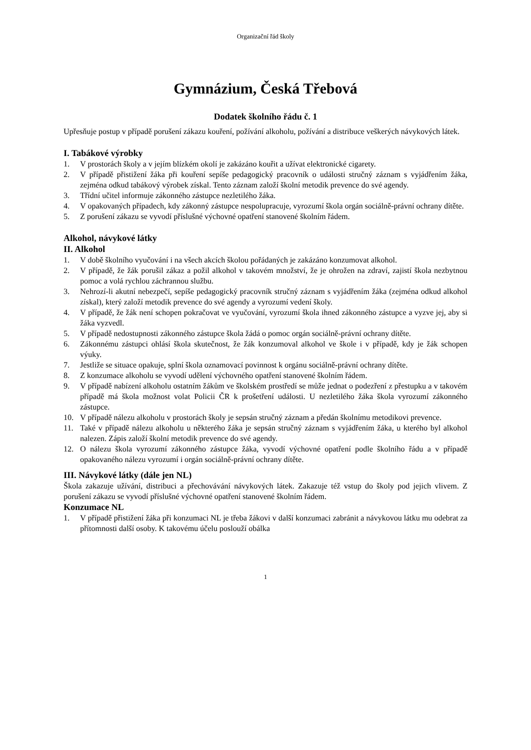Organizační řád školy
Gymnázium, Česká Třebová
Dodatek školního řádu č. 1
Upřesňuje postup v případě porušení zákazu kouření, požívání alkoholu, požívání a distribuce veškerých návykových látek.
I. Tabákové výrobky
1. V prostorách školy a v jejím blízkém okolí je zakázáno kouřit a užívat elektronické cigarety.
2. V případě přistižení žáka při kouření sepíše pedagogický pracovník o události stručný záznam s vyjádřením žáka, zejména odkud tabákový výrobek získal. Tento záznam založí školní metodik prevence do své agendy.
3. Třídní učitel informuje zákonného zástupce nezletilého žáka.
4. V opakovaných případech, kdy zákonný zástupce nespolupracuje, vyrozumí škola orgán sociálně-právní ochrany dítěte.
5. Z porušení zákazu se vyvodí příslušné výchovné opatření stanovené školním řádem.
Alkohol, návykové látky
II. Alkohol
1. V době školního vyučování i na všech akcích školou pořádaných je zakázáno konzumovat alkohol.
2. V případě, že žák porušil zákaz a požil alkohol v takovém množství, že je ohrožen na zdraví, zajistí škola nezbytnou pomoc a volá rychlou záchrannou službu.
3. Nehrozí-li akutní nebezpečí, sepíše pedagogický pracovník stručný záznam s vyjádřením žáka (zejména odkud alkohol získal), který založí metodik prevence do své agendy a vyrozumí vedení školy.
4. V případě, že žák není schopen pokračovat ve vyučování, vyrozumí škola ihned zákonného zástupce a vyzve jej, aby si žáka vyzvedl.
5. V případě nedostupnosti zákonného zástupce škola žádá o pomoc orgán sociálně-právní ochrany dítěte.
6. Zákonnému zástupci ohlásí škola skutečnost, že žák konzumoval alkohol ve škole i v případě, kdy je žák schopen výuky.
7. Jestliže se situace opakuje, splní škola oznamovací povinnost k orgánu sociálně-právní ochrany dítěte.
8. Z konzumace alkoholu se vyvodí udělení výchovného opatření stanovené školním řádem.
9. V případě nabízení alkoholu ostatním žákům ve školském prostředí se může jednat o podezření z přestupku a v takovém případě má škola možnost volat Policii ČR k prošetření události. U nezletilého žáka škola vyrozumí zákonného zástupce.
10. V případě nálezu alkoholu v prostorách školy je sepsán stručný záznam a předán školnímu metodikovi prevence.
11. Také v případě nálezu alkoholu u některého žáka je sepsán stručný záznam s vyjádřením žáka, u kterého byl alkohol nalezen. Zápis založí školní metodik prevence do své agendy.
12. O nálezu škola vyrozumí zákonného zástupce žáka, vyvodí výchovné opatření podle školního řádu a v případě opakovaného nálezu vyrozumí i orgán sociálně-právní ochrany dítěte.
III. Návykové látky (dále jen NL)
Škola zakazuje užívání, distribuci a přechovávání návykových látek. Zakazuje též vstup do školy pod jejich vlivem. Z porušení zákazu se vyvodí příslušné výchovné opatření stanovené školním řádem.
Konzumace NL
1. V případě přistižení žáka při konzumaci NL je třeba žákovi v další konzumaci zabránit a návykovou látku mu odebrat za přítomnosti další osoby. K takovému účelu poslouží obálka
1